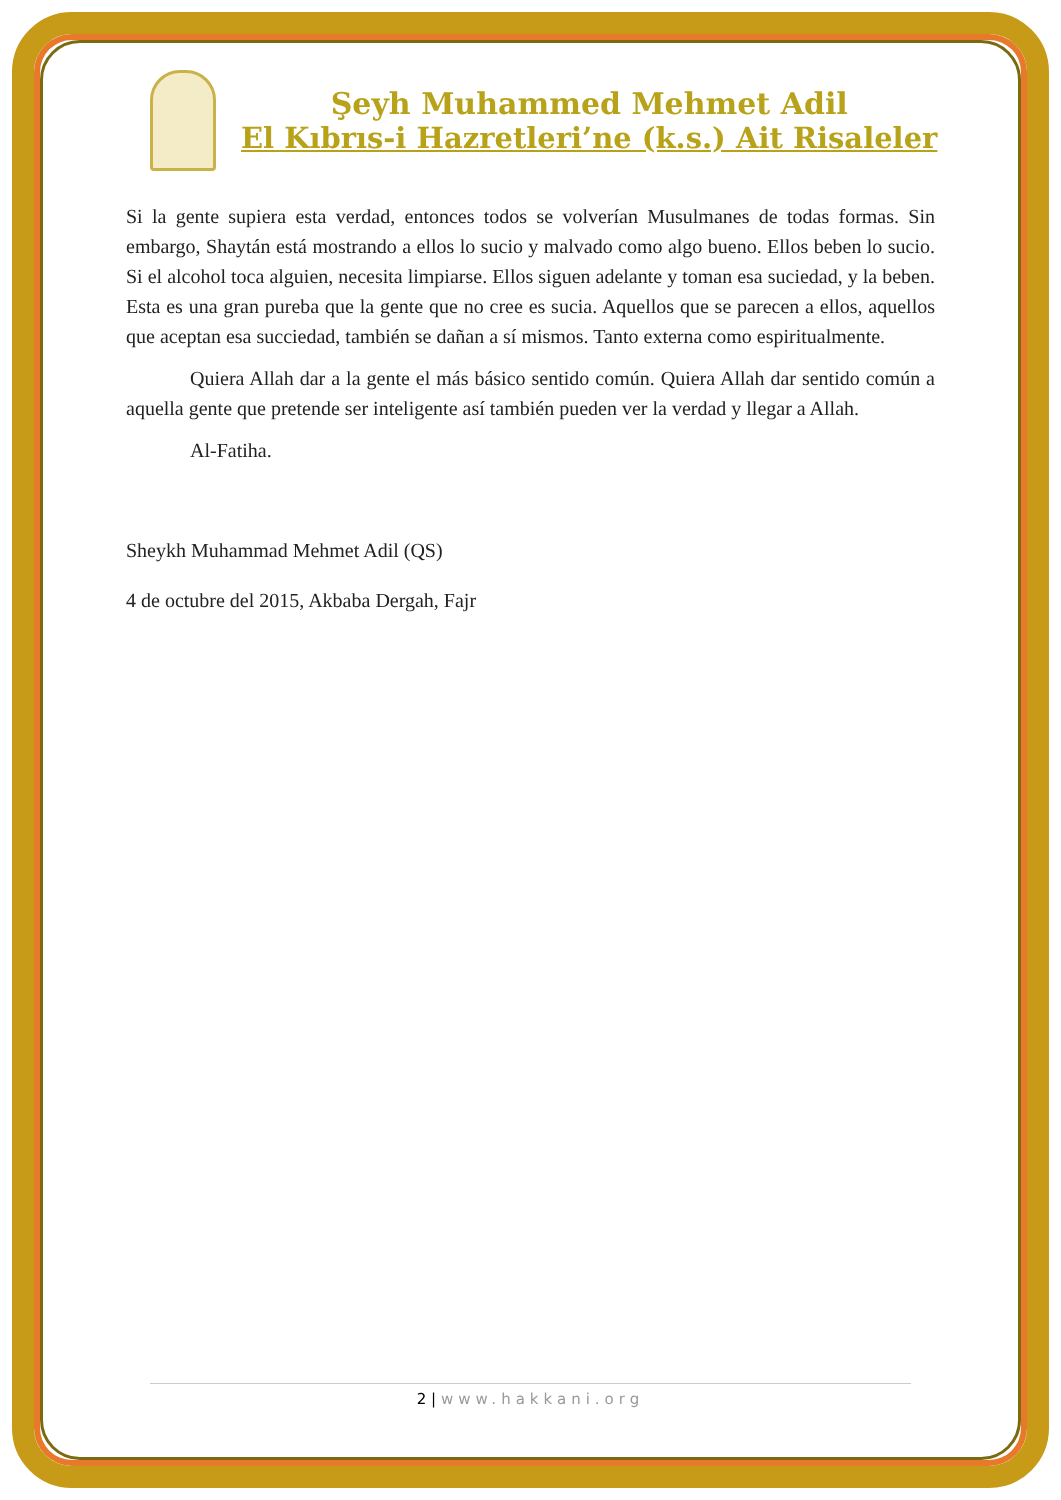Şeyh Muhammed Mehmet Adil
El Kıbrıs-i Hazretleri’ne (k.s.) Ait Risaleler
Si la gente supiera esta verdad, entonces todos se volverían Musulmanes de todas formas. Sin embargo, Shaytán está mostrando a ellos lo sucio y malvado como algo bueno. Ellos beben lo sucio. Si el alcohol toca alguien, necesita limpiarse. Ellos siguen adelante y toman esa suciedad, y la beben. Esta es una gran pureba que la gente que no cree es sucia. Aquellos que se parecen a ellos, aquellos que aceptan esa succiedad, también se dañan a sí mismos. Tanto externa como espiritualmente.
Quiera Allah dar a la gente el más básico sentido común. Quiera Allah dar sentido común a aquella gente que pretende ser inteligente así también pueden ver la verdad y llegar a Allah.
Al-Fatiha.
Sheykh Muhammad Mehmet Adil (QS)
4 de octubre del 2015, Akbaba Dergah, Fajr
2 | www.hakkani.org